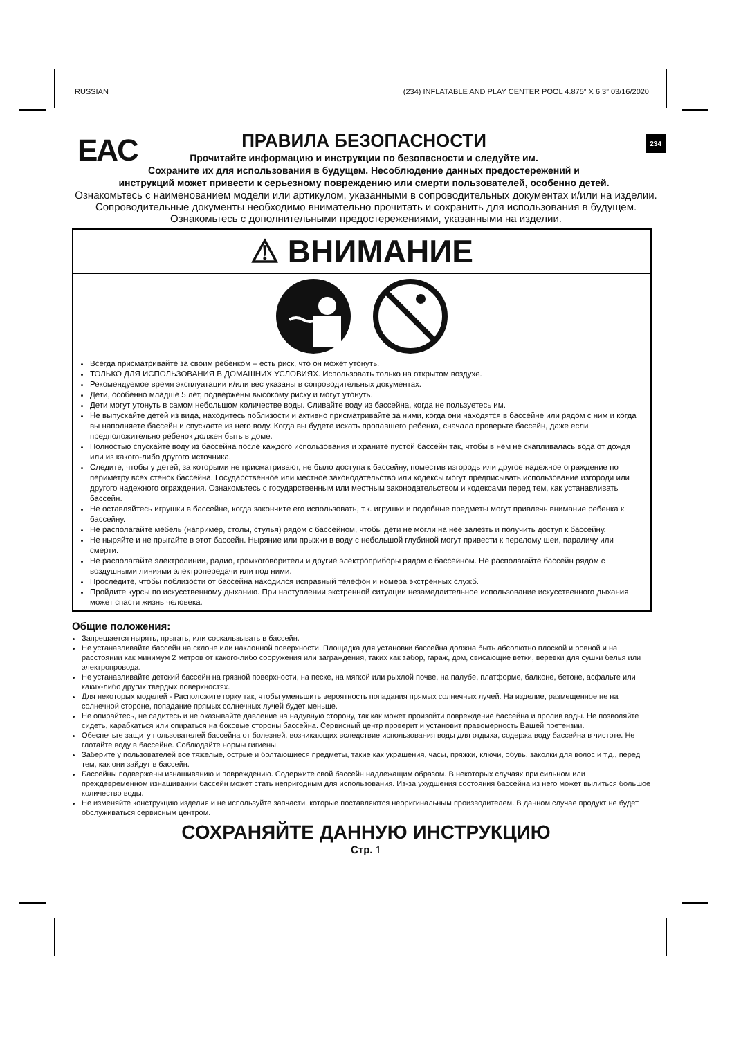RUSSIAN (234) INFLATABLE AND PLAY CENTER POOL 4.875” X 6.3” 03/16/2020
EAC 234
ПРАВИЛА БЕЗОПАСНОСТИ
Прочитайте информацию и инструкции по безопасности и следуйте им.
Сохраните их для использования в будущем. Несоблюдение данных предостережений и
инструкций может привести к серьезному повреждению или смерти пользователей, особенно детей.
Ознакомьтесь с наименованием модели или артикулом, указанными в сопроводительных документах и/или на изделии.
Сопроводительные документы необходимо внимательно прочитать и сохранить для использования в будущем.
Ознакомьтесь с дополнительными предостережениями, указанными на изделии.
⚠ ВНИМАНИЕ
Всегда присматривайте за своим ребенком – есть риск, что он может утонуть.
ТОЛЬКО ДЛЯ ИСПОЛЬЗОВАНИЯ В ДОМАШНИХ УСЛОВИЯХ. Использовать только на открытом воздухе.
Рекомендуемое время эксплуатации и/или вес указаны в сопроводительных документах.
Дети, особенно младше 5 лет, подвержены высокому риску и могут утонуть.
Дети могут утонуть в самом небольшом количестве воды. Сливайте воду из бассейна, когда не пользуетесь им.
Не выпускайте детей из вида, находитесь поблизости и активно присматривайте за ними, когда они находятся в бассейне или рядом с ним и когда вы наполняете бассейн и спускаете из него воду. Когда вы будете искать пропавшего ребенка, сначала проверьте бассейн, даже если предположительно ребенок должен быть в доме.
Полностью спускайте воду из бассейна после каждого использования и храните пустой бассейн так, чтобы в нем не скапливалась вода от дождя или из какого-либо другого источника.
Следите, чтобы у детей, за которыми не присматривают, не было доступа к бассейну, поместив изгородь или другое надежное ограждение по периметру всех стенок бассейна. Государственное или местное законодательство или кодексы могут предписывать использование изгороди или другого надежного ограждения. Ознакомьтесь с государственным или местным законодательством и кодексами перед тем, как устанавливать бассейн.
Не оставляйтесь игрушки в бассейне, когда закончите его использовать, т.к. игрушки и подобные предметы могут привлечь внимание ребенка к бассейну.
Не располагайте мебель (например, столы, стулья) рядом с бассейном, чтобы дети не могли на нее залезть и получить доступ к бассейну.
Не ныряйте и не прыгайте в этот бассейн. Ныряние или прыжки в воду с небольшой глубиной могут привести к перелому шеи, параличу или смерти.
Не располагайте электролинии, радио, громкоговорители и другие электроприборы рядом с бассейном. Не располагайте бассейн рядом с воздушными линиями электропередачи или под ними.
Проследите, чтобы поблизости от бассейна находился исправный телефон и номера экстренных служб.
Пройдите курсы по искусственному дыханию. При наступлении экстренной ситуации незамедлительное использование искусственного дыхания может спасти жизнь человека.
Общие положения:
Запрещается нырять, прыгать, или соскальзывать в бассейн.
Не устанавливайте бассейн на склоне или наклонной поверхности. Площадка для установки бассейна должна быть абсолютно плоской и ровной и на расстоянии как минимум 2 метров от какого-либо сооружения или заграждения, таких как забор, гараж, дом, свисающие ветки, веревки для сушки белья или электропровода.
Не устанавливайте детский бассейн на грязной поверхности, на песке, на мягкой или рыхлой почве, на палубе, платформе, балконе, бетоне, асфальте или каких-либо других твердых поверхностях.
Для некоторых моделей - Расположите горку так, чтобы уменьшить вероятность попадания прямых солнечных лучей. На изделие, размещенное не на солнечной стороне, попадание прямых солнечных лучей будет меньше.
Не опирайтесь, не садитесь и не оказывайте давление на надувную сторону, так как может произойти повреждение бассейна и пролив воды. Не позволяйте сидеть, карабкаться или опираться на боковые стороны бассейна. Сервисный центр проверит и установит правомерность Вашей претензии.
Обеспечьте защиту пользователей бассейна от болезней, возникающих вследствие использования воды для отдыха, содержа воду бассейна в чистоте. Не глотайте воду в бассейне. Соблюдайте нормы гигиены.
Заберите у пользователей все тяжелые, острые и болтающиеся предметы, такие как украшения, часы, пряжки, ключи, обувь, заколки для волос и т.д., перед тем, как они зайдут в бассейн.
Бассейны подвержены изнашиванию и повреждению. Содержите свой бассейн надлежащим образом. В некоторых случаях при сильном или преждевременном изнашивании бассейн может стать непригодным для использования. Из-за ухудшения состояния бассейна из него может вылиться большое количество воды.
Не изменяйте конструкцию изделия и не используйте запчасти, которые поставляются неоригинальным производителем. В данном случае продукт не будет обслуживаться сервисным центром.
СОХРАНЯЙТЕ ДАННУЮ ИНСТРУКЦИЮ
Стр. 1